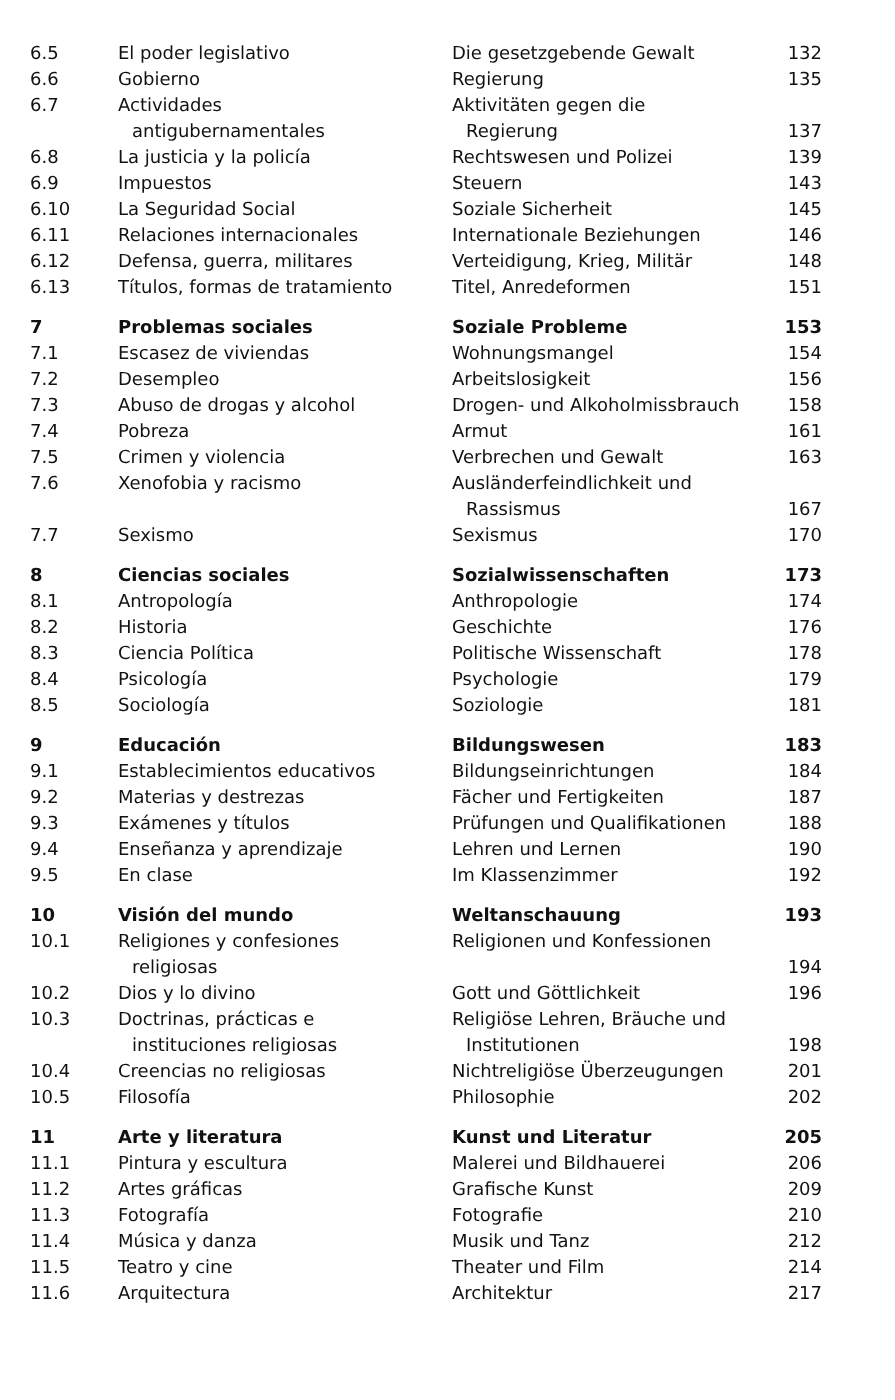| 6.5 | El poder legislativo | Die gesetzgebende Gewalt | 132 |
| 6.6 | Gobierno | Regierung | 135 |
| 6.7 | Actividades antigubernamentales | Aktivitäten gegen die Regierung | 137 |
| 6.8 | La justicia y la policía | Rechtswesen und Polizei | 139 |
| 6.9 | Impuestos | Steuern | 143 |
| 6.10 | La Seguridad Social | Soziale Sicherheit | 145 |
| 6.11 | Relaciones internacionales | Internationale Beziehungen | 146 |
| 6.12 | Defensa, guerra, militares | Verteidigung, Krieg, Militär | 148 |
| 6.13 | Títulos, formas de tratamiento | Titel, Anredeformen | 151 |
| 7 | Problemas sociales | Soziale Probleme | 153 |
| 7.1 | Escasez de viviendas | Wohnungsmangel | 154 |
| 7.2 | Desempleo | Arbeitslosigkeit | 156 |
| 7.3 | Abuso de drogas y alcohol | Drogen- und Alkoholmissbrauch | 158 |
| 7.4 | Pobreza | Armut | 161 |
| 7.5 | Crimen y violencia | Verbrechen und Gewalt | 163 |
| 7.6 | Xenofobia y racismo | Ausländerfeindlichkeit und Rassismus | 167 |
| 7.7 | Sexismo | Sexismus | 170 |
| 8 | Ciencias sociales | Sozialwissenschaften | 173 |
| 8.1 | Antropología | Anthropologie | 174 |
| 8.2 | Historia | Geschichte | 176 |
| 8.3 | Ciencia Política | Politische Wissenschaft | 178 |
| 8.4 | Psicología | Psychologie | 179 |
| 8.5 | Sociología | Soziologie | 181 |
| 9 | Educación | Bildungswesen | 183 |
| 9.1 | Establecimientos educativos | Bildungseinrichtungen | 184 |
| 9.2 | Materias y destrezas | Fächer und Fertigkeiten | 187 |
| 9.3 | Exámenes y títulos | Prüfungen und Qualifikationen | 188 |
| 9.4 | Enseñanza y aprendizaje | Lehren und Lernen | 190 |
| 9.5 | En clase | Im Klassenzimmer | 192 |
| 10 | Visión del mundo | Weltanschauung | 193 |
| 10.1 | Religiones y confesiones religiosas | Religionen und Konfessionen | 194 |
| 10.2 | Dios y lo divino | Gott und Göttlichkeit | 196 |
| 10.3 | Doctrinas, prácticas e instituciones religiosas | Religiöse Lehren, Bräuche und Institutionen | 198 |
| 10.4 | Creencias no religiosas | Nichtreligiöse Überzeugungen | 201 |
| 10.5 | Filosofía | Philosophie | 202 |
| 11 | Arte y literatura | Kunst und Literatur | 205 |
| 11.1 | Pintura y escultura | Malerei und Bildhauerei | 206 |
| 11.2 | Artes gráficas | Grafische Kunst | 209 |
| 11.3 | Fotografía | Fotografie | 210 |
| 11.4 | Música y danza | Musik und Tanz | 212 |
| 11.5 | Teatro y cine | Theater und Film | 214 |
| 11.6 | Arquitectura | Architektur | 217 |